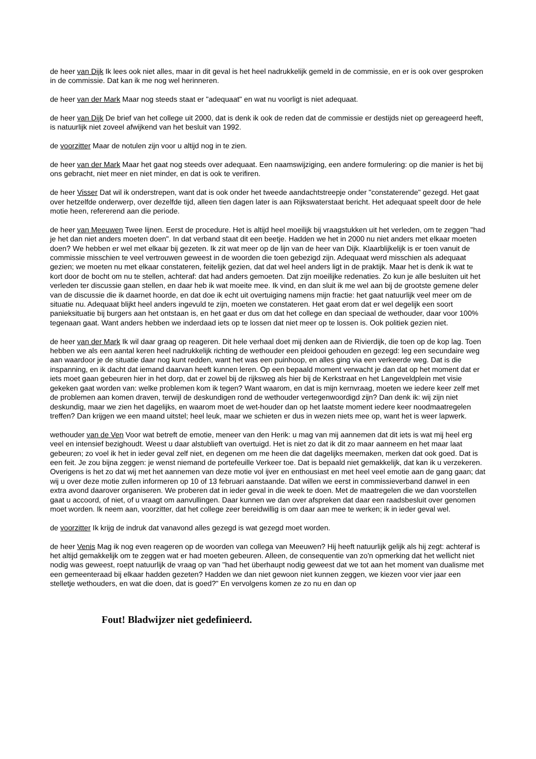de heer van Dijk Ik lees ook niet alles, maar in dit geval is het heel nadrukkelijk gemeld in de commissie, en er is ook over gesproken in de commissie. Dat kan ik me nog wel herinneren.
de heer van der Mark Maar nog steeds staat er "adequaat" en wat nu voorligt is niet adequaat.
de heer van Dijk De brief van het college uit 2000, dat is denk ik ook de reden dat de commissie er destijds niet op gereageerd heeft, is natuurlijk niet zoveel afwijkend van het besluit van 1992.
de voorzitter Maar de notulen zijn voor u altijd nog in te zien.
de heer van der Mark Maar het gaat nog steeds over adequaat. Een naamswijziging, een andere formulering: op die manier is het bij ons gebracht, niet meer en niet minder, en dat is ook te verifiren.
de heer Visser Dat wil ik onderstrepen, want dat is ook onder het tweede aandachtstreepje onder "constaterende" gezegd. Het gaat over hetzelfde onderwerp, over dezelfde tijd, alleen tien dagen later is aan Rijkswaterstaat bericht. Het adequaat speelt door de hele motie heen, refererend aan die periode.
de heer van Meeuwen Twee lijnen. Eerst de procedure. Het is altijd heel moeilijk bij vraagstukken uit het verleden, om te zeggen "had je het dan niet anders moeten doen". In dat verband staat dit een beetje. Hadden we het in 2000 nu niet anders met elkaar moeten doen? We hebben er wel met elkaar bij gezeten. Ik zit wat meer op de lijn van de heer van Dijk. Klaarblijkelijk is er toen vanuit de commissie misschien te veel vertrouwen geweest in de woorden die toen gebezigd zijn. Adequaat werd misschien als adequaat gezien; we moeten nu met elkaar constateren, feitelijk gezien, dat dat wel heel anders ligt in de praktijk. Maar het is denk ik wat te kort door de bocht om nu te stellen, achteraf: dat had anders gemoeten. Dat zijn moeilijke redenaties. Zo kun je alle besluiten uit het verleden ter discussie gaan stellen, en daar heb ik wat moeite mee. Ik vind, en dan sluit ik me wel aan bij de grootste gemene deler van de discussie die ik daarnet hoorde, en dat doe ik echt uit overtuiging namens mijn fractie: het gaat natuurlijk veel meer om de situatie nu. Adequaat blijkt heel anders ingevuld te zijn, moeten we constateren. Het gaat erom dat er wel degelijk een soort panieksituatie bij burgers aan het ontstaan is, en het gaat er dus om dat het college en dan speciaal de wethouder, daar voor 100% tegenaan gaat. Want anders hebben we inderdaad iets op te lossen dat niet meer op te lossen is. Ook politiek gezien niet.
de heer van der Mark Ik wil daar graag op reageren. Dit hele verhaal doet mij denken aan de Rivierdijk, die toen op de kop lag. Toen hebben we als een aantal keren heel nadrukkelijk richting de wethouder een pleidooi gehouden en gezegd: leg een secundaire weg aan waardoor je de situatie daar nog kunt redden, want het was een puinhoop, en alles ging via een verkeerde weg. Dat is die inspanning, en ik dacht dat iemand daarvan heeft kunnen leren. Op een bepaald moment verwacht je dan dat op het moment dat er iets moet gaan gebeuren hier in het dorp, dat er zowel bij de rijksweg als hier bij de Kerkstraat en het Langeveldplein met visie gekeken gaat worden van: welke problemen kom ik tegen? Want waarom, en dat is mijn kernvraag, moeten we iedere keer zelf met de problemen aan komen draven, terwijl de deskundigen rond de wethouder vertegenwoordigd zijn? Dan denk ik: wij zijn niet deskundig, maar we zien het dagelijks, en waarom moet de wet-houder dan op het laatste moment iedere keer noodmaatregelen treffen? Dan krijgen we een maand uitstel; heel leuk, maar we schieten er dus in wezen niets mee op, want het is weer lapwerk.
wethouder van de Ven Voor wat betreft de emotie, meneer van den Herik: u mag van mij aannemen dat dit iets is wat mij heel erg veel en intensief bezighoudt. Weest u daar alstublieft van overtuigd. Het is niet zo dat ik dit zo maar aanneem en het maar laat gebeuren; zo voel ik het in ieder geval zelf niet, en degenen om me heen die dat dagelijks meemaken, merken dat ook goed. Dat is een feit. Je zou bijna zeggen: je wenst niemand de portefeuille Verkeer toe. Dat is bepaald niet gemakkelijk, dat kan ik u verzekeren. Overigens is het zo dat wij met het aannemen van deze motie vol ijver en enthousiast en met heel veel emotie aan de gang gaan; dat wij u over deze motie zullen informeren op 10 of 13 februari aanstaande. Dat willen we eerst in commissieverband danwel in een extra avond daarover organiseren. We proberen dat in ieder geval in die week te doen. Met de maatregelen die we dan voorstellen gaat u accoord, of niet, of u vraagt om aanvullingen. Daar kunnen we dan over afspreken dat daar een raadsbesluit over genomen moet worden. Ik neem aan, voorzitter, dat het college zeer bereidwillig is om daar aan mee te werken; ik in ieder geval wel.
de voorzitter Ik krijg de indruk dat vanavond alles gezegd is wat gezegd moet worden.
de heer Venis Mag ik nog even reageren op de woorden van collega van Meeuwen? Hij heeft natuurlijk gelijk als hij zegt: achteraf is het altijd gemakkelijk om te zeggen wat er had moeten gebeuren. Alleen, de consequentie van zo'n opmerking dat het wellicht niet nodig was geweest, roept natuurlijk de vraag op van "had het überhaupt nodig geweest dat we tot aan het moment van dualisme met een gemeenteraad bij elkaar hadden gezeten? Hadden we dan niet gewoon niet kunnen zeggen, we kiezen voor vier jaar een stelletje wethouders, en wat die doen, dat is goed?" En vervolgens komen ze zo nu en dan op
Fout! Bladwijzer niet gedefinieerd.